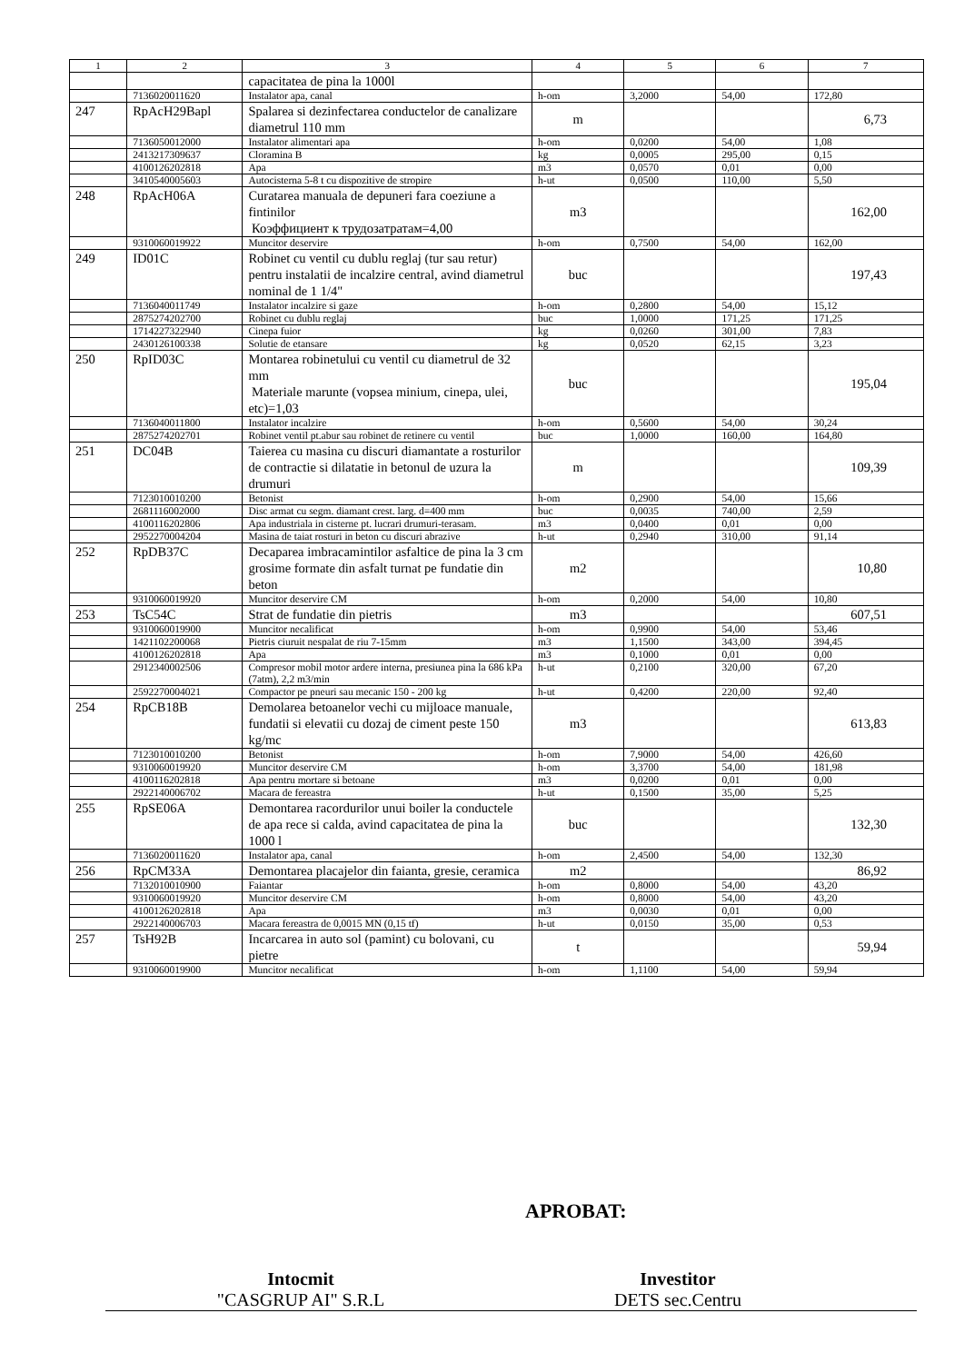| 1 | 2 | 3 | 4 | 5 | 6 | 7 |
| --- | --- | --- | --- | --- | --- | --- |
| | | capacitatea de pina la 1000l | | | | |
| | 7136020011620 | Instalator apa, canal | h-om | 3,2000 | 54,00 | 172,80 |
| 247 | RpAcH29Bapl | Spalarea si dezinfectarea conductelor de canalizare diametrul 110 mm | m | | | 6,73 |
| | 7136050012000 | Instalator alimentari apa | h-om | 0,0200 | 54,00 | 1,08 |
| | 2413217309637 | Cloramina B | kg | 0,0005 | 295,00 | 0,15 |
| | 4100126202818 | Apa | m3 | 0,0570 | 0,01 | 0,00 |
| | 3410540005603 | Autocisterna 5-8 t cu dispozitive de stropire | h-ut | 0,0500 | 110,00 | 5,50 |
| 248 | RpAcH06A | Curatarea manuala de depuneri fara coeziune a fintinilor Коэффициент к трудозатратам=4,00 | m3 | | | 162,00 |
| | 9310060019922 | Muncitor deservire | h-om | 0,7500 | 54,00 | 162,00 |
| 249 | ID01C | Robinet cu ventil cu dublu reglaj (tur sau retur) pentru instalatii de incalzire central, avind diametrul nominal de 1 1/4" | buc | | | 197,43 |
| | 7136040011749 | Instalator incalzire si gaze | h-om | 0,2800 | 54,00 | 15,12 |
| | 2875274202700 | Robinet cu dublu reglaj | buc | 1,0000 | 171,25 | 171,25 |
| | 1714227322940 | Cinepa fuior | kg | 0,0260 | 301,00 | 7,83 |
| | 2430126100338 | Solutie de etansare | kg | 0,0520 | 62,15 | 3,23 |
| 250 | RpID03C | Montarea robinetului cu ventil cu diametrul de 32 mm Materiale marunte (vopsea minium, cinepa, ulei, etc)=1,03 | buc | | | 195,04 |
| | 7136040011800 | Instalator incalzire | h-om | 0,5600 | 54,00 | 30,24 |
| | 2875274202701 | Robinet ventil pt.abur sau robinet de retinere cu ventil | buc | 1,0000 | 160,00 | 164,80 |
| 251 | DC04B | Taierea cu masina cu discuri diamantate a rosturilor de contractie si dilatatie in betonul de uzura la drumuri | m | | | 109,39 |
| | 7123010010200 | Betonist | h-om | 0,2900 | 54,00 | 15,66 |
| | 2681116002000 | Disc armat cu segm. diamant crest. larg. d=400 mm | buc | 0,0035 | 740,00 | 2,59 |
| | 4100116202806 | Apa industriala in cisterne pt. lucrari drumuri-terasam. | m3 | 0,0400 | 0,01 | 0,00 |
| | 2952270004204 | Masina de taiat rosturi in beton cu discuri abrazive | h-ut | 0,2940 | 310,00 | 91,14 |
| 252 | RpDB37C | Decaparea imbracamintilor asfaltice de pina la 3 cm grosime formate din asfalt turnat pe fundatie din beton | m2 | | | 10,80 |
| | 9310060019920 | Muncitor deservire CM | h-om | 0,2000 | 54,00 | 10,80 |
| 253 | TsC54C | Strat de fundatie din pietris | m3 | | | 607,51 |
| | 9310060019900 | Muncitor necalificat | h-om | 0,9900 | 54,00 | 53,46 |
| | 1421102200068 | Pietris ciuruit nespalat de riu 7-15mm | m3 | 1,1500 | 343,00 | 394,45 |
| | 4100126202818 | Apa | m3 | 0,1000 | 0,01 | 0,00 |
| | 2912340002506 | Compresor mobil motor ardere interna, presiunea pina la 686 kPa (7atm), 2,2 m3/min | h-ut | 0,2100 | 320,00 | 67,20 |
| | 2592270004021 | Compactor pe pneuri sau mecanic 150 - 200 kg | h-ut | 0,4200 | 220,00 | 92,40 |
| 254 | RpCB18B | Demolarea betoanelor vechi cu mijloace manuale, fundatii si elevatii cu dozaj de ciment peste 150 kg/mc | m3 | | | 613,83 |
| | 7123010010200 | Betonist | h-om | 7,9000 | 54,00 | 426,60 |
| | 9310060019920 | Muncitor deservire CM | h-om | 3,3700 | 54,00 | 181,98 |
| | 4100116202818 | Apa pentru mortare si betoane | m3 | 0,0200 | 0,01 | 0,00 |
| | 2922140006702 | Macara de fereastra | h-ut | 0,1500 | 35,00 | 5,25 |
| 255 | RpSE06A | Demontarea racordurilor unui boiler la conductele de apa rece si calda, avind capacitatea de pina la 1000 l | buc | | | 132,30 |
| | 7136020011620 | Instalator apa, canal | h-om | 2,4500 | 54,00 | 132,30 |
| 256 | RpCM33A | Demontarea placajelor din faianta, gresie, ceramica | m2 | | | 86,92 |
| | 7132010010900 | Faiantar | h-om | 0,8000 | 54,00 | 43,20 |
| | 9310060019920 | Muncitor deservire CM | h-om | 0,8000 | 54,00 | 43,20 |
| | 4100126202818 | Apa | m3 | 0,0030 | 0,01 | 0,00 |
| | 2922140006703 | Macara fereastra de 0,0015 MN (0,15 tf) | h-ut | 0,0150 | 35,00 | 0,53 |
| 257 | TsH92B | Incarcarea in auto sol (pamint) cu bolovani, cu pietre | t | | | 59,94 |
| | 9310060019900 | Muncitor necalificat | h-om | 1,1100 | 54,00 | 59,94 |
APROBAT:
Intocmit
"CASGRUP AI" S.R.L
Investitor
DETS sec.Centru